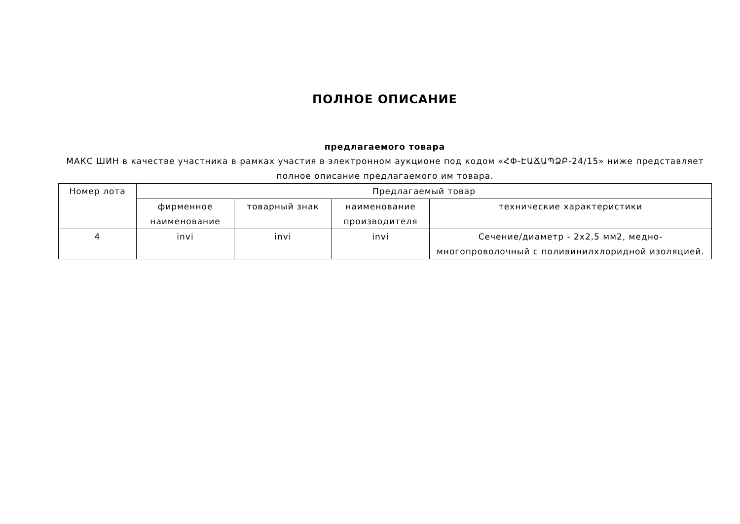ПОЛНОЕ ОПИСАНИЕ
предлагаемого товара
МАКС ШИН в качестве участника в рамках участия в электронном аукционе под кодом «ՀՓ-ԷԱՃԱՊՁԲ-24/15» ниже представляет полное описание предлагаемого им товара.
| Номер лота | Предлагаемый товар | | | |
| --- | --- | --- | --- | --- |
| | фирменное наименование | товарный знак | наименование производителя | технические характеристики |
| 4 | invi | invi | invi | Сечение/диаметр - 2x2,5 мм2, медно-многопроволочный с поливинилхлоридной изоляцией. |